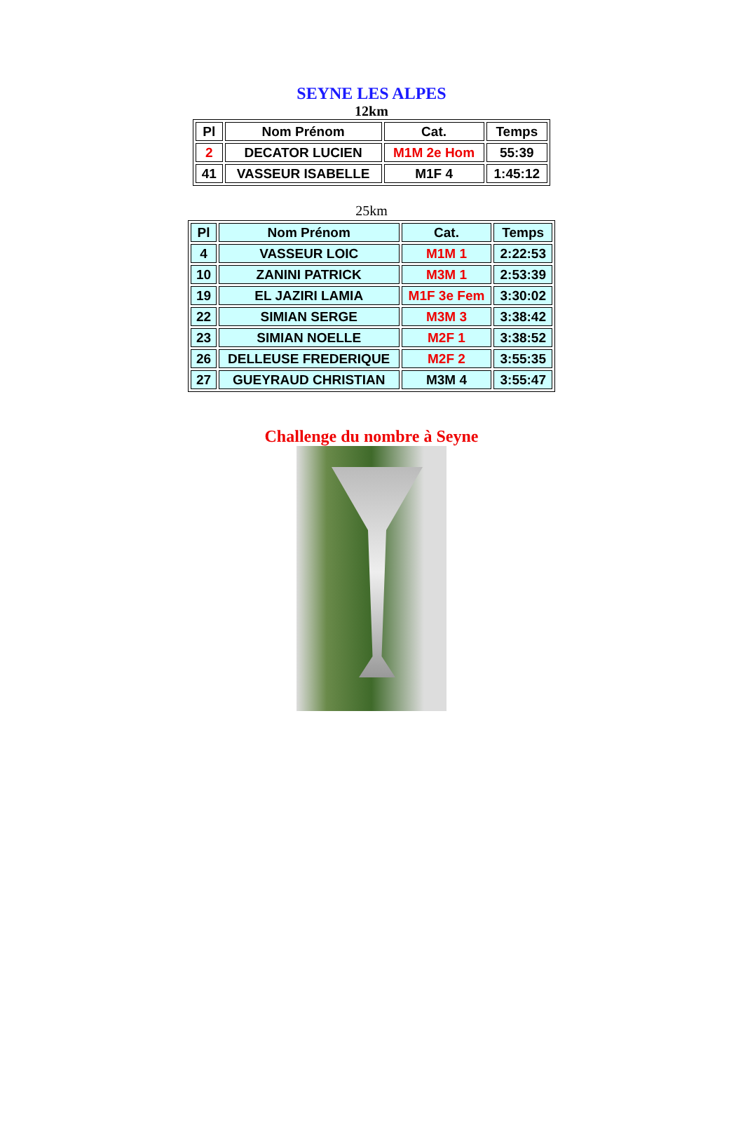SEYNE LES ALPES
12km
| Pl | Nom Prénom | Cat. | Temps |
| --- | --- | --- | --- |
| 2 | DECATOR LUCIEN | M1M 2e Hom | 55:39 |
| 41 | VASSEUR ISABELLE | M1F 4 | 1:45:12 |
25km
| Pl | Nom Prénom | Cat. | Temps |
| 4 | VASSEUR LOIC | M1M 1 | 2:22:53 |
| 10 | ZANINI PATRICK | M3M 1 | 2:53:39 |
| 19 | EL JAZIRI LAMIA | M1F 3e Fem | 3:30:02 |
| 22 | SIMIAN SERGE | M3M 3 | 3:38:42 |
| 23 | SIMIAN NOELLE | M2F 1 | 3:38:52 |
| 26 | DELLEUSE FREDERIQUE | M2F 2 | 3:55:35 |
| 27 | GUEYRAUD CHRISTIAN | M3M 4 | 3:55:47 |
Challenge du nombre à Seyne